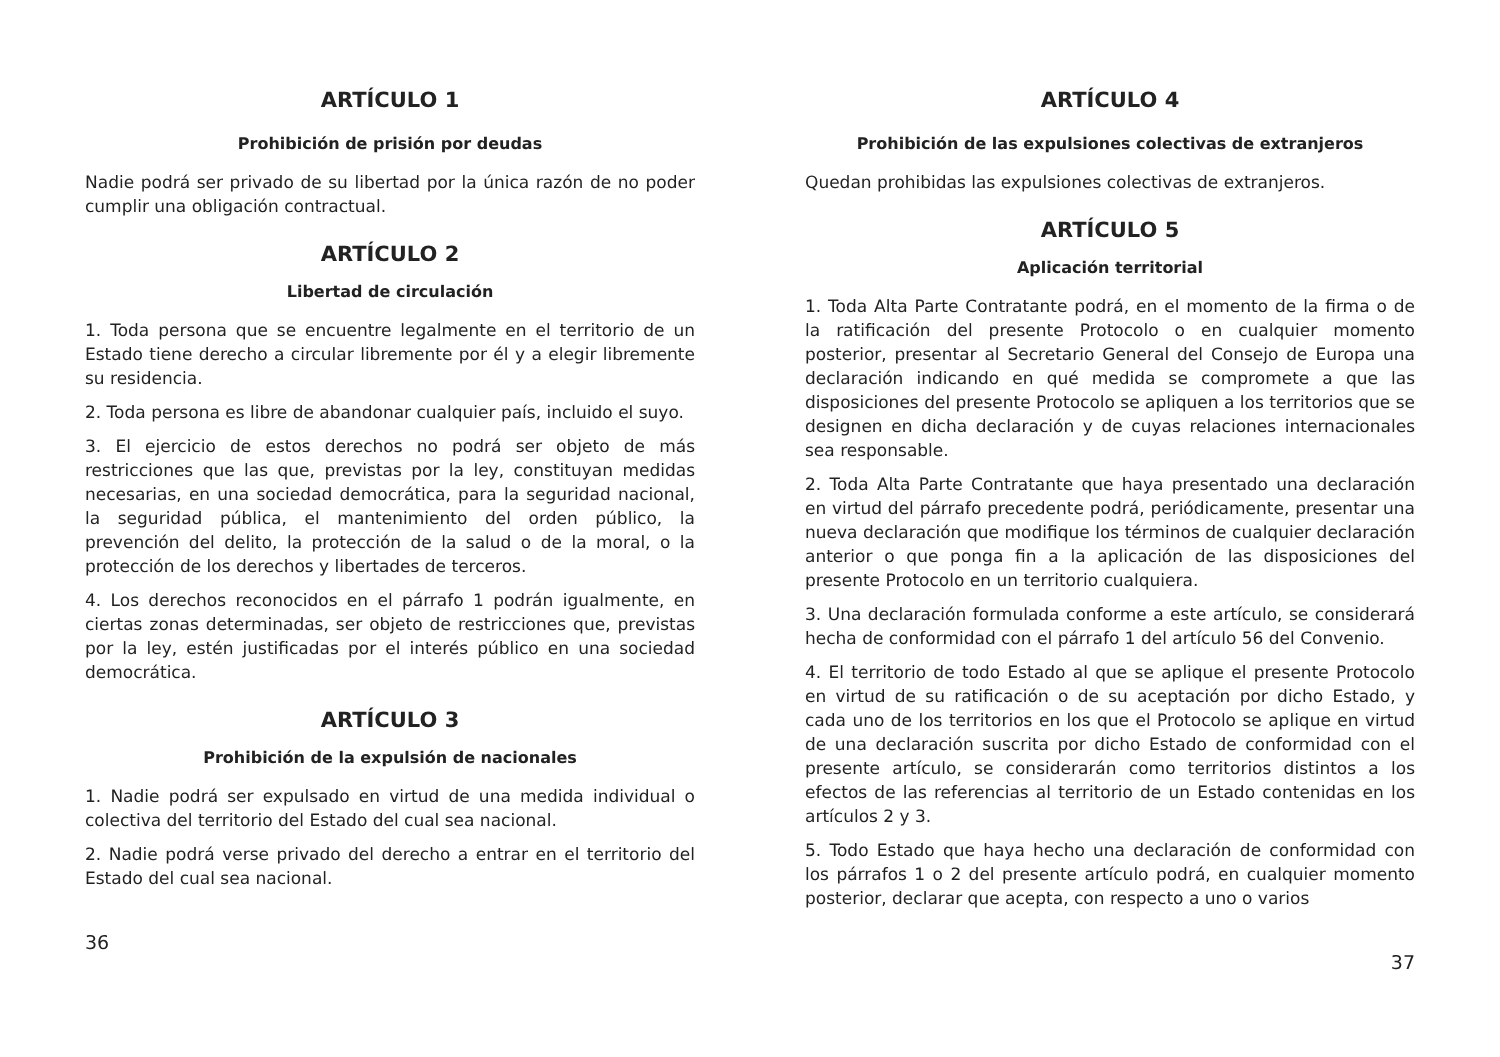ARTÍCULO 1
Prohibición de prisión por deudas
Nadie podrá ser privado de su libertad por la única razón de no poder cumplir una obligación contractual.
ARTÍCULO 2
Libertad de circulación
1. Toda persona que se encuentre legalmente en el territorio de un Estado tiene derecho a circular libremente por él y a elegir libremente su residencia.
2. Toda persona es libre de abandonar cualquier país, incluido el suyo.
3. El ejercicio de estos derechos no podrá ser objeto de más restricciones que las que, previstas por la ley, constituyan medidas necesarias, en una sociedad democrática, para la seguridad nacional, la seguridad pública, el mantenimiento del orden público, la prevención del delito, la protección de la salud o de la moral, o la protección de los derechos y libertades de terceros.
4. Los derechos reconocidos en el párrafo 1 podrán igualmente, en ciertas zonas determinadas, ser objeto de restricciones que, previstas por la ley, estén justificadas por el interés público en una sociedad democrática.
ARTÍCULO 3
Prohibición de la expulsión de nacionales
1. Nadie podrá ser expulsado en virtud de una medida individual o colectiva del territorio del Estado del cual sea nacional.
2. Nadie podrá verse privado del derecho a entrar en el territorio del Estado del cual sea nacional.
36
ARTÍCULO 4
Prohibición de las expulsiones colectivas de extranjeros
Quedan prohibidas las expulsiones colectivas de extranjeros.
ARTÍCULO 5
Aplicación territorial
1. Toda Alta Parte Contratante podrá, en el momento de la firma o de la ratificación del presente Protocolo o en cualquier momento posterior, presentar al Secretario General del Consejo de Europa una declaración indicando en qué medida se compromete a que las disposiciones del presente Protocolo se apliquen a los territorios que se designen en dicha declaración y de cuyas relaciones internacionales sea responsable.
2. Toda Alta Parte Contratante que haya presentado una declaración en virtud del párrafo precedente podrá, periódicamente, presentar una nueva declaración que modifique los términos de cualquier declaración anterior o que ponga fin a la aplicación de las disposiciones del presente Protocolo en un territorio cualquiera.
3. Una declaración formulada conforme a este artículo, se considerará hecha de conformidad con el párrafo 1 del artículo 56 del Convenio.
4. El territorio de todo Estado al que se aplique el presente Protocolo en virtud de su ratificación o de su aceptación por dicho Estado, y cada uno de los territorios en los que el Protocolo se aplique en virtud de una declaración suscrita por dicho Estado de conformidad con el presente artículo, se considerarán como territorios distintos a los efectos de las referencias al territorio de un Estado contenidas en los artículos 2 y 3.
5. Todo Estado que haya hecho una declaración de conformidad con los párrafos 1 o 2 del presente artículo podrá, en cualquier momento posterior, declarar que acepta, con respecto a uno o varios
37